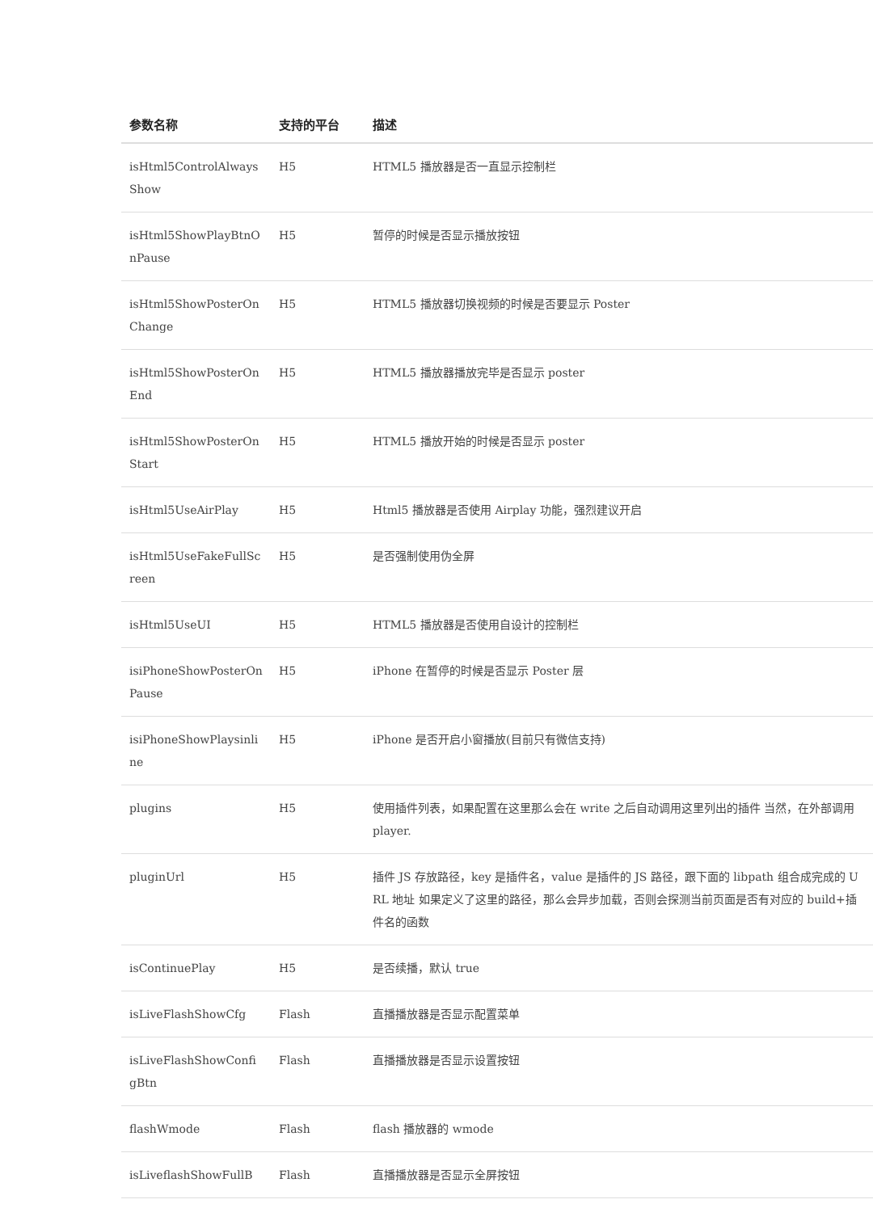| 参数名称 | 支持的平台 | 描述 |
| --- | --- | --- |
| isHtml5ControlAlwaysShow | H5 | HTML5 播放器是否一直显示控制栏 |
| isHtml5ShowPlayBtnOnPause | H5 | 暂停的时候是否显示播放按钮 |
| isHtml5ShowPosterOnChange | H5 | HTML5 播放器切换视频的时候是否要显示 Poster |
| isHtml5ShowPosterOnEnd | H5 | HTML5 播放器播放完毕是否显示 poster |
| isHtml5ShowPosterOnStart | H5 | HTML5 播放开始的时候是否显示 poster |
| isHtml5UseAirPlay | H5 | Html5 播放器是否使用 Airplay 功能，强烈建议开启 |
| isHtml5UseFakeFullScreen | H5 | 是否强制使用伪全屏 |
| isHtml5UseUI | H5 | HTML5 播放器是否使用自设计的控制栏 |
| isiPhoneShowPosterOnPause | H5 | iPhone 在暂停的时候是否显示 Poster 层 |
| isiPhoneShowPlaysinline | H5 | iPhone 是否开启小窗播放(目前只有微信支持) |
| plugins | H5 | 使用插件列表，如果配置在这里那么会在 write 之后自动调用这里列出的插件 当然，在外部调用 player. |
| pluginUrl | H5 | 插件 JS 存放路径，key 是插件名，value 是插件的 JS 路径，跟下面的 libpath 组合成完成的 URL 地址 如果定义了这里的路径，那么会异步加载，否则会探测当前页面是否有对应的 build+插件名的函数 |
| isContinuePlay | H5 | 是否续播，默认 true |
| isLiveFlashShowCfg | Flash | 直播播放器是否显示配置菜单 |
| isLiveFlashShowConfigBtn | Flash | 直播播放器是否显示设置按钮 |
| flashWmode | Flash | flash 播放器的 wmode |
| isLiveflashShowFullB | Flash | 直播播放器是否显示全屏按钮 |